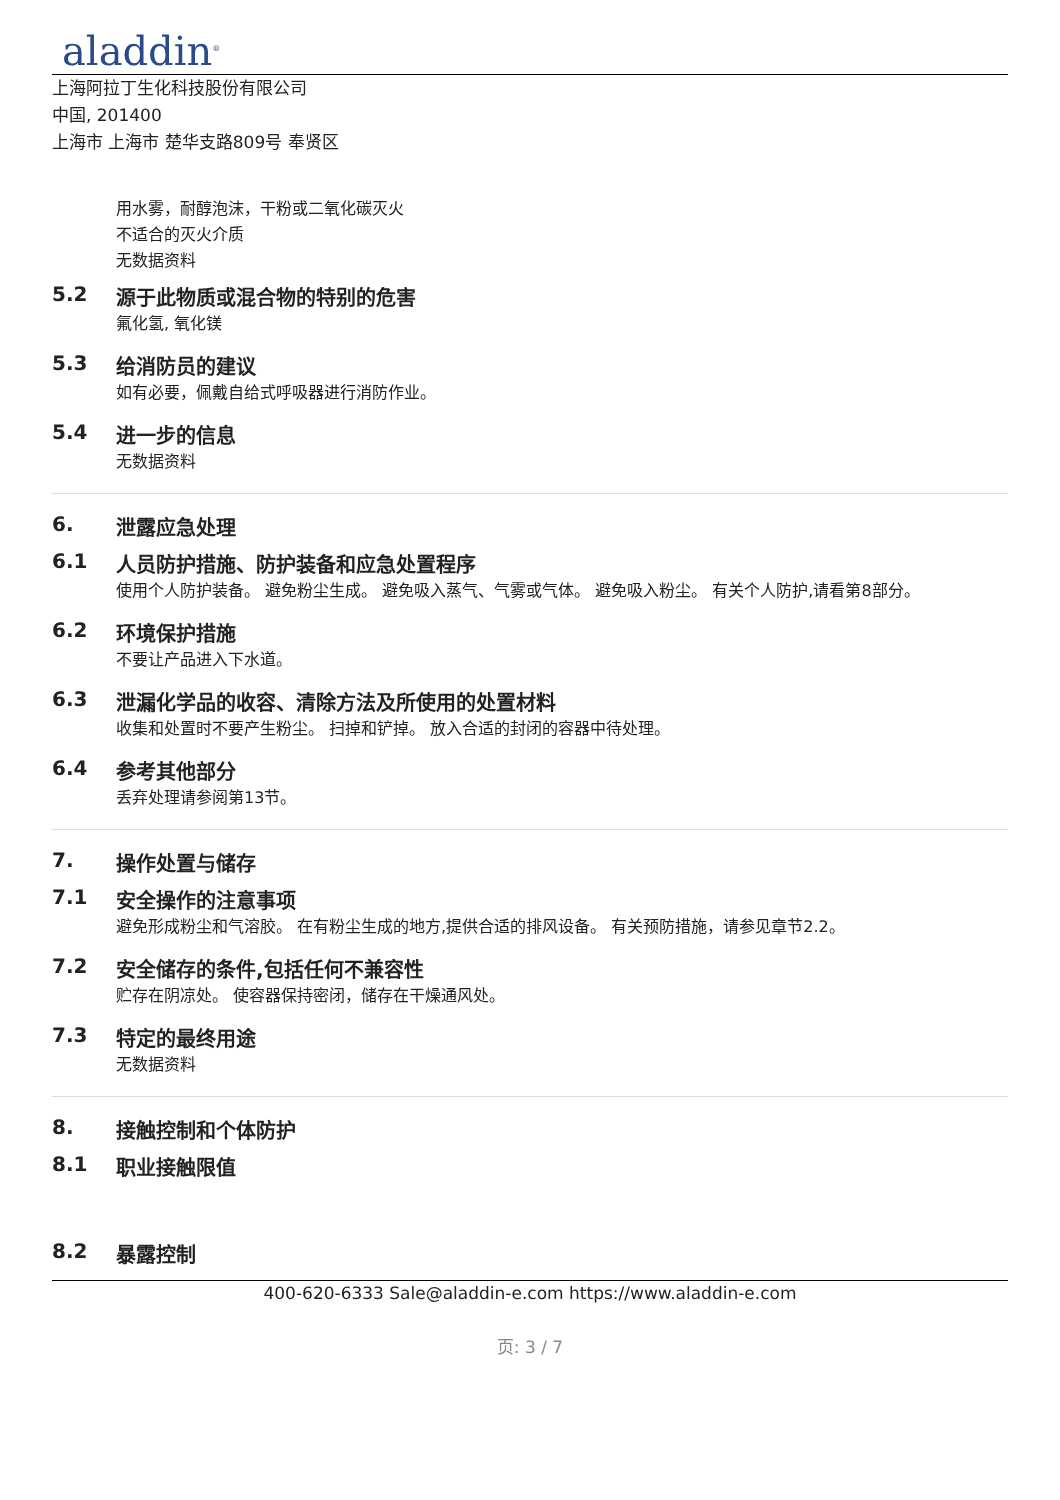aladdin<sup>®</sup>
上海阿拉丁生化科技股份有限公司
中国, 201400
上海市 上海市 楚华支路809号 奉贤区
用水雾，耐醇泡沫，干粉或二氧化碳灭火
不适合的灭火介质
无数据资料
5.2 源于此物质或混合物的特别的危害
氟化氢, 氧化镁
5.3 给消防员的建议
如有必要，佩戴自给式呼吸器进行消防作业。
5.4 进一步的信息
无数据资料
6. 泄露应急处理
6.1 人员防护措施、防护装备和应急处置程序
使用个人防护装备。 避免粉尘生成。 避免吸入蒸气、气雾或气体。 避免吸入粉尘。 有关个人防护,请看第8部分。
6.2 环境保护措施
不要让产品进入下水道。
6.3 泄漏化学品的收容、清除方法及所使用的处置材料
收集和处置时不要产生粉尘。 扫掉和铲掉。 放入合适的封闭的容器中待处理。
6.4 参考其他部分
丢弃处理请参阅第13节。
7. 操作处置与储存
7.1 安全操作的注意事项
避免形成粉尘和气溶胶。 在有粉尘生成的地方,提供合适的排风设备。 有关预防措施，请参见章节2.2。
7.2 安全储存的条件,包括任何不兼容性
贮存在阴凉处。 使容器保持密闭，储存在干燥通风处。
7.3 特定的最终用途
无数据资料
8. 接触控制和个体防护
8.1 职业接触限值
8.2 暴露控制
400-620-6333 Sale@aladdin-e.com https://www.aladdin-e.com
页: 3 / 7